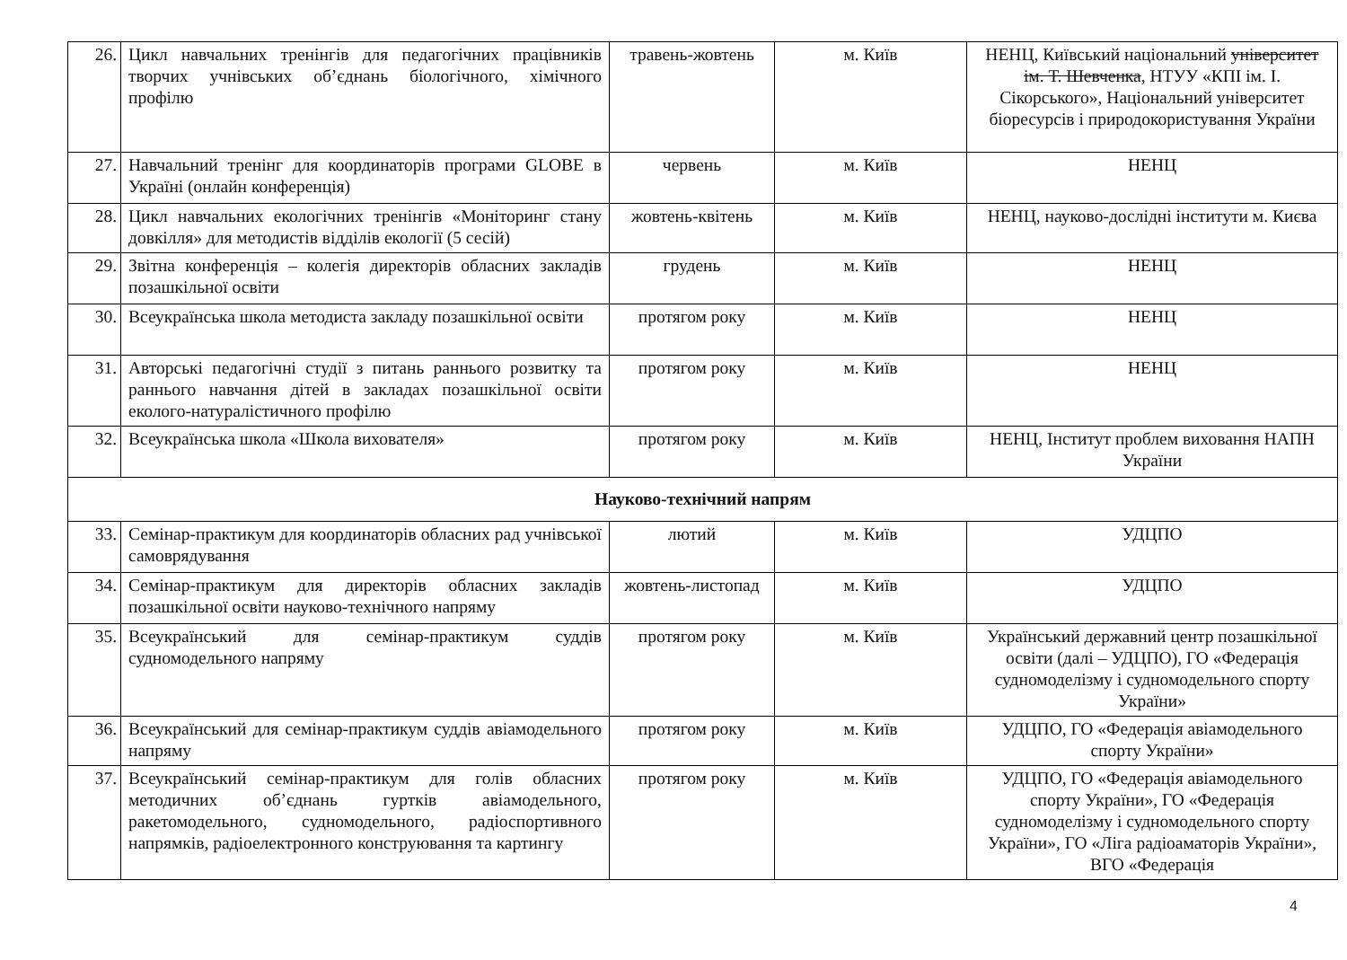| 26. | Цикл навчальних тренінгів для педагогічних працівників творчих учнівських об’єднань біологічного, хімічного профілю | травень-жовтень | м. Київ | НЕНЦ, Київський національний університет ім. Т. Шевченка , НТУУ «КПІ ім. І. Сікорського», Національний університет біоресурсів і природокористування України |
| 27. | Навчальний тренінг для координаторів програми GLOBE в Україні (онлайн конференція) | червень | м. Київ | НЕНЦ |
| 28. | Цикл навчальних екологічних тренінгів «Моніторинг стану довкілля» для методистів відділів екології (5 сесій) | жовтень-квітень | м. Київ | НЕНЦ, науково-дослідні інститути м. Києва |
| 29. | Звітна конференція – колегія директорів обласних закладів позашкільної освіти | грудень | м. Київ | НЕНЦ |
| 30. | Всеукраїнська школа методиста закладу позашкільної освіти | протягом року | м. Київ | НЕНЦ |
| 31. | Авторські педагогічні студії з питань раннього розвитку та раннього навчання дітей в закладах позашкільної освіти еколого-натуралістичного профілю | протягом року | м. Київ | НЕНЦ |
| 32. | Всеукраїнська школа «Школа вихователя» | протягом року | м. Київ | НЕНЦ, Інститут проблем виховання НАПН України |
| Науково-технічний напрям | | | | |
| 33. | Семінар-практикум для координаторів обласних рад учнівської самоврядування | лютий | м. Київ | УДЦПО |
| 34. | Семінар-практикум для директорів обласних закладів позашкільної освіти науково-технічного напряму | жовтень-листопад | м. Київ | УДЦПО |
| 35. | Всеукраїнський для семінар-практикум суддів судномодельного напряму | протягом року | м. Київ | Український державний центр позашкільної освіти (далі – УДЦПО), ГО «Федерація судномоделізму і судномодельного спорту України» |
| 36. | Всеукраїнський для семінар-практикум суддів авіамодельного напряму | протягом року | м. Київ | УДЦПО, ГО «Федерація авіамодельного спорту України» |
| 37. | Всеукраїнський семінар-практикум для голів обласних методичних об’єднань гуртків авіамодельного, ракетомодельного, судномодельного, радіоспортивного напрямків, радіоелектронного конструювання та картингу | протягом року | м. Київ | УДЦПО, ГО «Федерація авіамодельного спорту України», ГО «Федерація судномоделізму і судномодельного спорту України», ГО «Ліга радіоаматорів України», ВГО «Федерація |
4